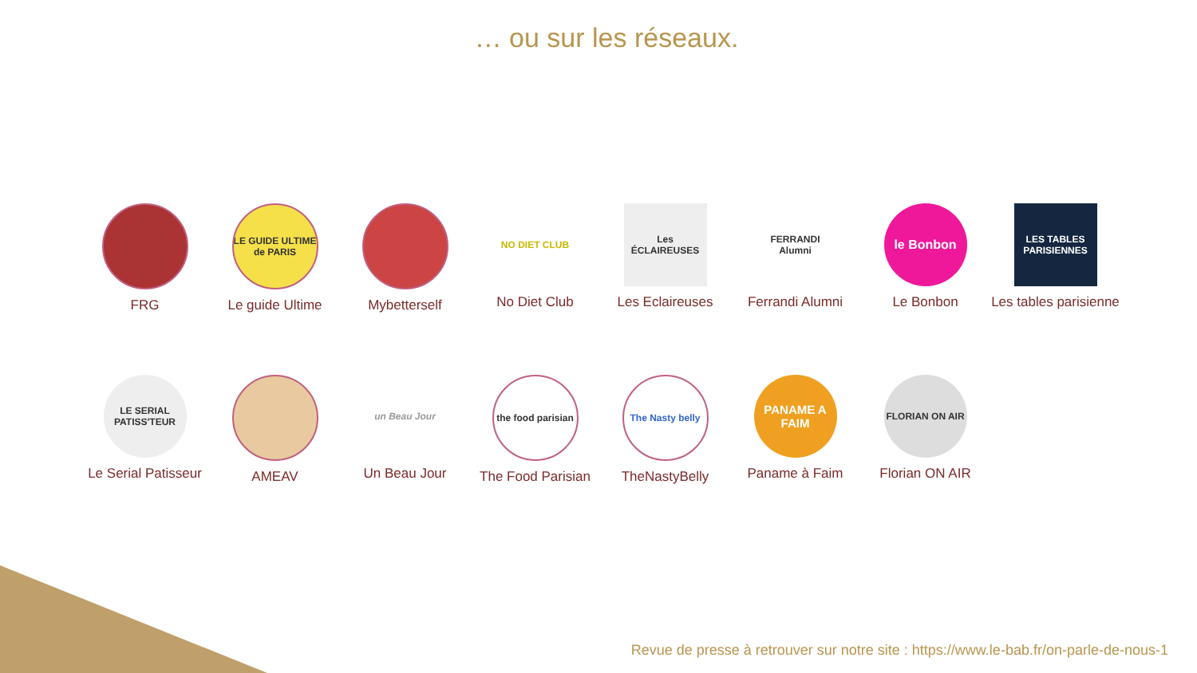… ou sur les réseaux.
FRG
LE GUIDE ULTIME de PARIS
Le guide Ultime
Mybetterself
NO DIET CLUB
No Diet Club
Les ÉCLAIREUSES
Les Eclaireuses
FERRANDI Alumni
Ferrandi Alumni
le Bonbon
Le Bonbon
LES TABLES PARISIENNES
Les tables parisienne
LE SERIAL PATISS'TEUR
Le Serial Patisseur
AMEAV
un Beau Jour
Un Beau Jour
the food parisian
The Food Parisian
The Nasty belly
TheNastyBelly
PANAME A FAIM
Paname à Faim
FLORIAN ON AIR
Florian ON AIR
Revue de presse à retrouver sur notre site : https://www.le-bab.fr/on-parle-de-nous-1